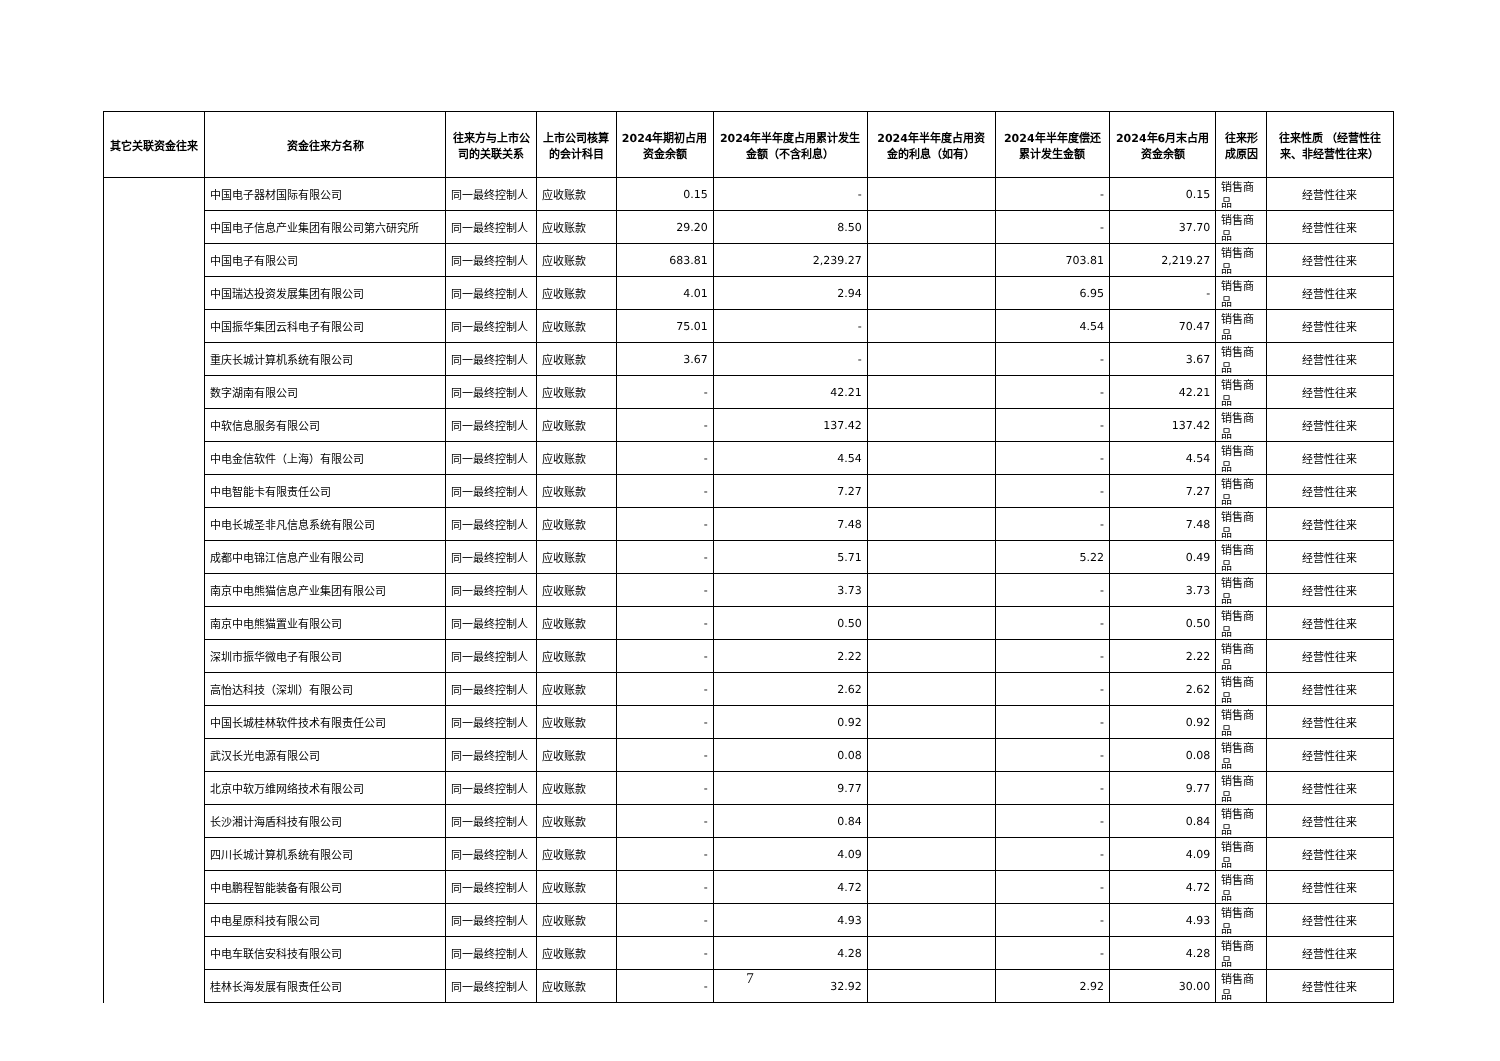| 其它关联资金往来 | 资金往来方名称 | 往来方与上市公司的关联关系 | 上市公司核算的会计科目 | 2024年期初占用资金余额 | 2024年半年度占用累计发生金额（不含利息） | 2024年半年度占用资金的利息（如有） | 2024年半年度偿还累计发生金额 | 2024年6月末占用资金余额 | 往来形成原因 | 往来性质 （经营性往来、非经营性往来） |
| --- | --- | --- | --- | --- | --- | --- | --- | --- | --- | --- |
| | 中国电子器材国际有限公司 | 同一最终控制人 | 应收账款 | 0.15 | - | | - | 0.15 | 销售商品 | 经营性往来 |
| | 中国电子信息产业集团有限公司第六研究所 | 同一最终控制人 | 应收账款 | 29.20 | 8.50 | | - | 37.70 | 销售商品 | 经营性往来 |
| | 中国电子有限公司 | 同一最终控制人 | 应收账款 | 683.81 | 2,239.27 | | 703.81 | 2,219.27 | 销售商品 | 经营性往来 |
| | 中国瑞达投资发展集团有限公司 | 同一最终控制人 | 应收账款 | 4.01 | 2.94 | | 6.95 | - | 销售商品 | 经营性往来 |
| | 中国振华集团云科电子有限公司 | 同一最终控制人 | 应收账款 | 75.01 | - | | 4.54 | 70.47 | 销售商品 | 经营性往来 |
| | 重庆长城计算机系统有限公司 | 同一最终控制人 | 应收账款 | 3.67 | - | | - | 3.67 | 销售商品 | 经营性往来 |
| | 数字湖南有限公司 | 同一最终控制人 | 应收账款 | - | 42.21 | | - | 42.21 | 销售商品 | 经营性往来 |
| | 中软信息服务有限公司 | 同一最终控制人 | 应收账款 | - | 137.42 | | - | 137.42 | 销售商品 | 经营性往来 |
| | 中电金信软件（上海）有限公司 | 同一最终控制人 | 应收账款 | - | 4.54 | | - | 4.54 | 销售商品 | 经营性往来 |
| | 中电智能卡有限责任公司 | 同一最终控制人 | 应收账款 | - | 7.27 | | - | 7.27 | 销售商品 | 经营性往来 |
| | 中电长城圣非凡信息系统有限公司 | 同一最终控制人 | 应收账款 | - | 7.48 | | - | 7.48 | 销售商品 | 经营性往来 |
| | 成都中电锦江信息产业有限公司 | 同一最终控制人 | 应收账款 | - | 5.71 | | 5.22 | 0.49 | 销售商品 | 经营性往来 |
| | 南京中电熊猫信息产业集团有限公司 | 同一最终控制人 | 应收账款 | - | 3.73 | | - | 3.73 | 销售商品 | 经营性往来 |
| | 南京中电熊猫置业有限公司 | 同一最终控制人 | 应收账款 | - | 0.50 | | - | 0.50 | 销售商品 | 经营性往来 |
| | 深圳市振华微电子有限公司 | 同一最终控制人 | 应收账款 | - | 2.22 | | - | 2.22 | 销售商品 | 经营性往来 |
| | 高怡达科技（深圳）有限公司 | 同一最终控制人 | 应收账款 | - | 2.62 | | - | 2.62 | 销售商品 | 经营性往来 |
| | 中国长城桂林软件技术有限责任公司 | 同一最终控制人 | 应收账款 | - | 0.92 | | - | 0.92 | 销售商品 | 经营性往来 |
| | 武汉长光电源有限公司 | 同一最终控制人 | 应收账款 | - | 0.08 | | - | 0.08 | 销售商品 | 经营性往来 |
| | 北京中软万维网络技术有限公司 | 同一最终控制人 | 应收账款 | - | 9.77 | | - | 9.77 | 销售商品 | 经营性往来 |
| | 长沙湘计海盾科技有限公司 | 同一最终控制人 | 应收账款 | - | 0.84 | | - | 0.84 | 销售商品 | 经营性往来 |
| | 四川长城计算机系统有限公司 | 同一最终控制人 | 应收账款 | - | 4.09 | | - | 4.09 | 销售商品 | 经营性往来 |
| | 中电鹏程智能装备有限公司 | 同一最终控制人 | 应收账款 | - | 4.72 | | - | 4.72 | 销售商品 | 经营性往来 |
| | 中电星原科技有限公司 | 同一最终控制人 | 应收账款 | - | 4.93 | | - | 4.93 | 销售商品 | 经营性往来 |
| | 中电车联信安科技有限公司 | 同一最终控制人 | 应收账款 | - | 4.28 | | - | 4.28 | 销售商品 | 经营性往来 |
| | 桂林长海发展有限责任公司 | 同一最终控制人 | 应收账款 | - | 32.92 | | 2.92 | 30.00 | 销售商品 | 经营性往来 |
7